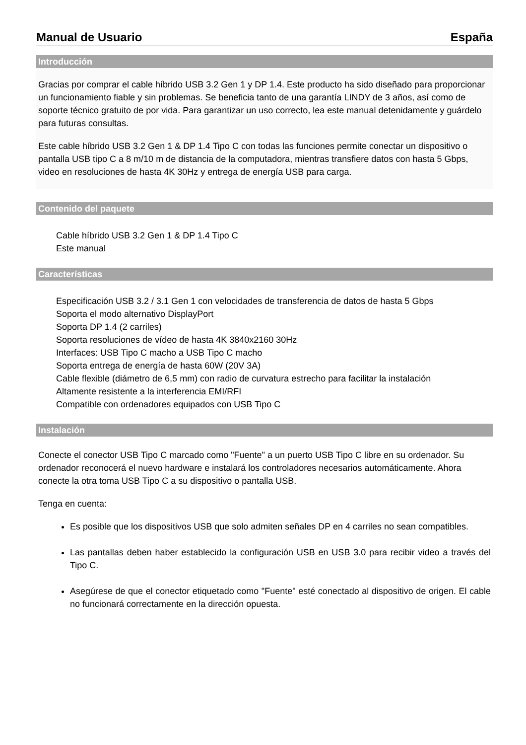Manual de Usuario España
Introducción
Gracias por comprar el cable híbrido USB 3.2 Gen 1 y DP 1.4. Este producto ha sido diseñado para proporcionar un funcionamiento fiable y sin problemas. Se beneficia tanto de una garantía LINDY de 3 años, así como de soporte técnico gratuito de por vida. Para garantizar un uso correcto, lea este manual detenidamente y guárdelo para futuras consultas.
Este cable híbrido USB 3.2 Gen 1 & DP 1.4 Tipo C con todas las funciones permite conectar un dispositivo o pantalla USB tipo C a 8 m/10 m de distancia de la computadora, mientras transfiere datos con hasta 5 Gbps, video en resoluciones de hasta 4K 30Hz y entrega de energía USB para carga.
Contenido del paquete
Cable híbrido USB 3.2 Gen 1 & DP 1.4 Tipo C
Este manual
Características
Especificación USB 3.2 / 3.1 Gen 1 con velocidades de transferencia de datos de hasta 5 Gbps
Soporta el modo alternativo DisplayPort
Soporta DP 1.4 (2 carriles)
Soporta resoluciones de vídeo de hasta 4K 3840x2160 30Hz
Interfaces: USB Tipo C macho a USB Tipo C macho
Soporta entrega de energía de hasta 60W (20V 3A)
Cable flexible (diámetro de 6,5 mm) con radio de curvatura estrecho para facilitar la instalación
Altamente resistente a la interferencia EMI/RFI
Compatible con ordenadores equipados con USB Tipo C
Instalación
Conecte el conector USB Tipo C marcado como "Fuente" a un puerto USB Tipo C libre en su ordenador. Su ordenador reconocerá el nuevo hardware e instalará los controladores necesarios automáticamente. Ahora conecte la otra toma USB Tipo C a su dispositivo o pantalla USB.
Tenga en cuenta:
Es posible que los dispositivos USB que solo admiten señales DP en 4 carriles no sean compatibles.
Las pantallas deben haber establecido la configuración USB en USB 3.0 para recibir video a través del Tipo C.
Asegúrese de que el conector etiquetado como "Fuente" esté conectado al dispositivo de origen. El cable no funcionará correctamente en la dirección opuesta.